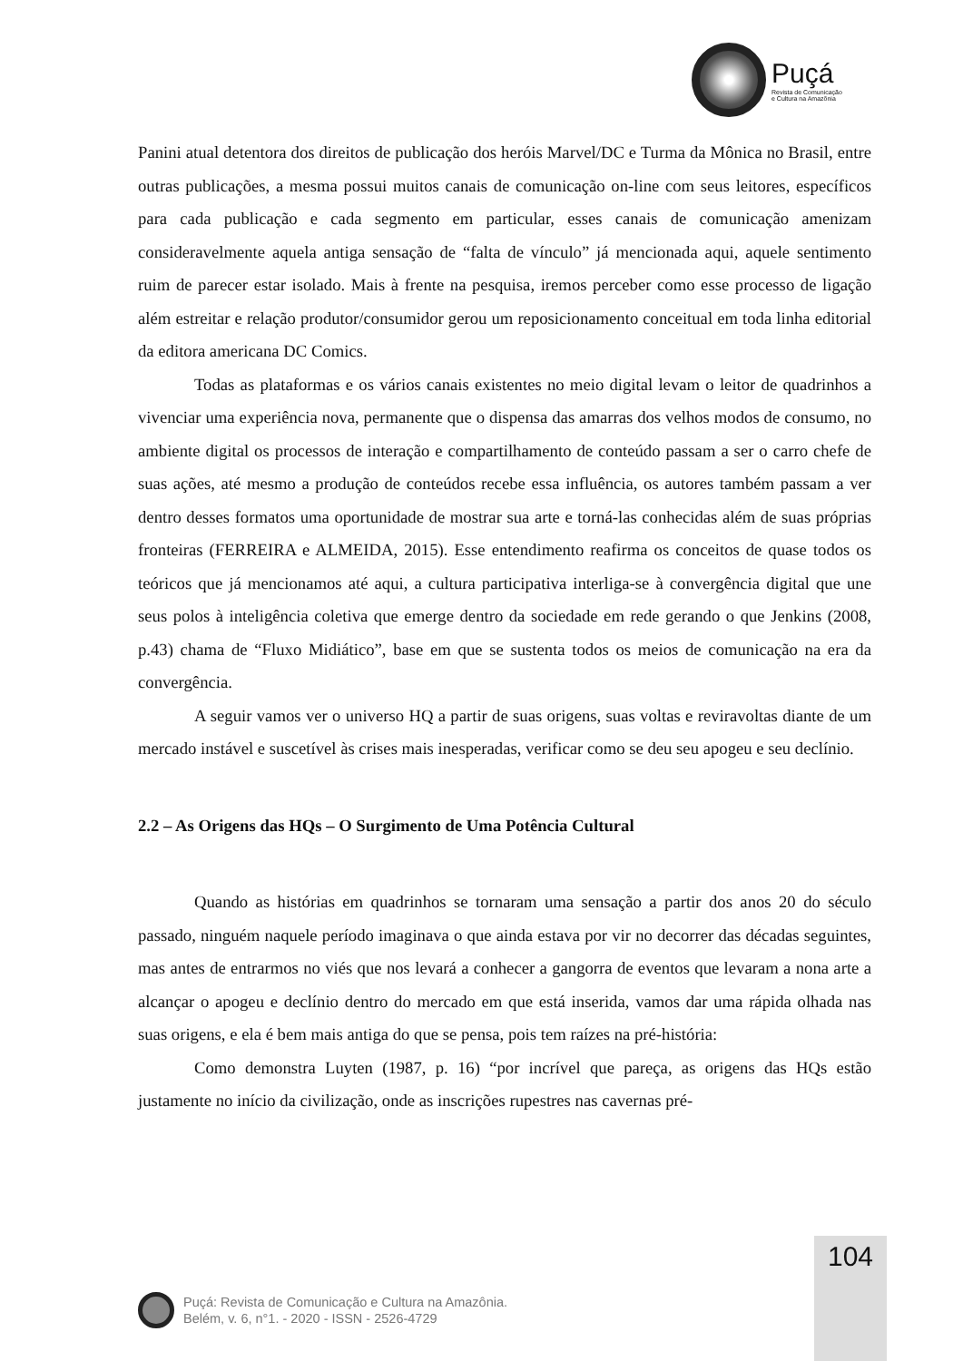Puçá
Revista de Comunicação
e Cultura na Amazônia
Panini atual detentora dos direitos de publicação dos heróis Marvel/DC e Turma da Mônica no Brasil, entre outras publicações, a mesma possui muitos canais de comunicação on-line com seus leitores, específicos para cada publicação e cada segmento em particular, esses canais de comunicação amenizam consideravelmente aquela antiga sensação de “falta de vínculo” já mencionada aqui, aquele sentimento ruim de parecer estar isolado. Mais à frente na pesquisa, iremos perceber como esse processo de ligação além estreitar e relação produtor/consumidor gerou um reposicionamento conceitual em toda linha editorial da editora americana DC Comics.
Todas as plataformas e os vários canais existentes no meio digital levam o leitor de quadrinhos a vivenciar uma experiência nova, permanente que o dispensa das amarras dos velhos modos de consumo, no ambiente digital os processos de interação e compartilhamento de conteúdo passam a ser o carro chefe de suas ações, até mesmo a produção de conteúdos recebe essa influência, os autores também passam a ver dentro desses formatos uma oportunidade de mostrar sua arte e torná-las conhecidas além de suas próprias fronteiras (FERREIRA e ALMEIDA, 2015). Esse entendimento reafirma os conceitos de quase todos os teóricos que já mencionamos até aqui, a cultura participativa interliga-se à convergência digital que une seus polos à inteligência coletiva que emerge dentro da sociedade em rede gerando o que Jenkins (2008, p.43) chama de “Fluxo Midiático”, base em que se sustenta todos os meios de comunicação na era da convergência.
A seguir vamos ver o universo HQ a partir de suas origens, suas voltas e reviravoltas diante de um mercado instável e suscetível às crises mais inesperadas, verificar como se deu seu apogeu e seu declínio.
2.2 – As Origens das HQs – O Surgimento de Uma Potência Cultural
Quando as histórias em quadrinhos se tornaram uma sensação a partir dos anos 20 do século passado, ninguém naquele período imaginava o que ainda estava por vir no decorrer das décadas seguintes, mas antes de entrarmos no viés que nos levará a conhecer a gangorra de eventos que levaram a nona arte a alcançar o apogeu e declínio dentro do mercado em que está inserida, vamos dar uma rápida olhada nas suas origens, e ela é bem mais antiga do que se pensa, pois tem raízes na pré-história:
Como demonstra Luyten (1987, p. 16) “por incrível que pareça, as origens das HQs estão justamente no início da civilização, onde as inscrições rupestres nas cavernas pré-
104
Puçá: Revista de Comunicação e Cultura na Amazônia.
Belém, v. 6, n°1. - 2020 - ISSN - 2526-4729